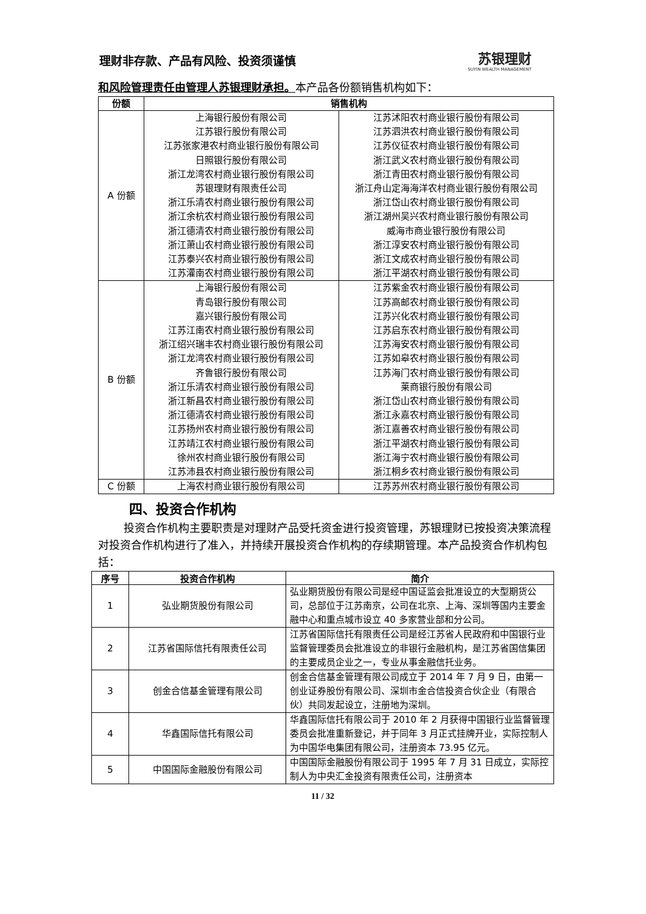理财非存款、产品有风险、投资须谨慎
苏银理财
SUYIN WEALTH MANAGEMENT
和风险管理责任由管理人苏银理财承担。本产品各份额销售机构如下：
| 份额 | 销售机构 | |
| --- | --- | --- |
| A 份额 | 上海银行股份有限公司 | 江苏沭阳农村商业银行股份有限公司 |
| | 江苏银行股份有限公司 | 江苏泗洪农村商业银行股份有限公司 |
| | 江苏张家港农村商业银行股份有限公司 | 江苏仪征农村商业银行股份有限公司 |
| | 日照银行股份有限公司 | 浙江武义农村商业银行股份有限公司 |
| | 浙江龙湾农村商业银行股份有限公司 | 浙江青田农村商业银行股份有限公司 |
| | 苏银理财有限责任公司 | 浙江舟山定海海洋农村商业银行股份有限公司 |
| | 浙江乐清农村商业银行股份有限公司 | 浙江岱山农村商业银行股份有限公司 |
| | 浙江余杭农村商业银行股份有限公司 | 浙江湖州吴兴农村商业银行股份有限公司 |
| | 浙江德清农村商业银行股份有限公司 | 威海市商业银行股份有限公司 |
| | 浙江萧山农村商业银行股份有限公司 | 浙江淳安农村商业银行股份有限公司 |
| | 江苏泰兴农村商业银行股份有限公司 | 浙江文成农村商业银行股份有限公司 |
| | 江苏灌南农村商业银行股份有限公司 | 浙江平湖农村商业银行股份有限公司 |
| B 份额 | 上海银行股份有限公司 | 江苏紫金农村商业银行股份有限公司 |
| | 青岛银行股份有限公司 | 江苏高邮农村商业银行股份有限公司 |
| | 嘉兴银行股份有限公司 | 江苏兴化农村商业银行股份有限公司 |
| | 江苏江南农村商业银行股份有限公司 | 江苏启东农村商业银行股份有限公司 |
| | 浙江绍兴瑞丰农村商业银行股份有限公司 | 江苏海安农村商业银行股份有限公司 |
| | 浙江龙湾农村商业银行股份有限公司 | 江苏如皋农村商业银行股份有限公司 |
| | 齐鲁银行股份有限公司 | 江苏海门农村商业银行股份有限公司 |
| | 浙江乐清农村商业银行股份有限公司 | 莱商银行股份有限公司 |
| | 浙江新昌农村商业银行股份有限公司 | 浙江岱山农村商业银行股份有限公司 |
| | 浙江德清农村商业银行股份有限公司 | 浙江永嘉农村商业银行股份有限公司 |
| | 江苏扬州农村商业银行股份有限公司 | 浙江嘉善农村商业银行股份有限公司 |
| | 江苏靖江农村商业银行股份有限公司 | 浙江平湖农村商业银行股份有限公司 |
| | 徐州农村商业银行股份有限公司 | 浙江海宁农村商业银行股份有限公司 |
| | 江苏沛县农村商业银行股份有限公司 | 浙江桐乡农村商业银行股份有限公司 |
| C 份额 | 上海农村商业银行股份有限公司 | 江苏苏州农村商业银行股份有限公司 |
四、投资合作机构
投资合作机构主要职责是对理财产品受托资金进行投资管理，苏银理财已按投资决策流程对投资合作机构进行了准入，并持续开展投资合作机构的存续期管理。本产品投资合作机构包括：
| 序号 | 投资合作机构 | 简介 |
| --- | --- | --- |
| 1 | 弘业期货股份有限公司 | 弘业期货股份有限公司是经中国证监会批准设立的大型期货公司，总部位于江苏南京，公司在北京、上海、深圳等国内主要金融中心和重点城市设立 40 多家营业部和分公司。 |
| 2 | 江苏省国际信托有限责任公司 | 江苏省国际信托有限责任公司是经江苏省人民政府和中国银行业监督管理委员会批准设立的非银行金融机构，是江苏省国信集团的主要成员企业之一，专业从事金融信托业务。 |
| 3 | 创金合信基金管理有限公司 | 创金合信基金管理有限公司成立于 2014 年 7 月 9 日，由第一创业证券股份有限公司、深圳市金合信投资合伙企业（有限合伙）共同发起设立，注册地为深圳。 |
| 4 | 华鑫国际信托有限公司 | 华鑫国际信托有限公司于 2010 年 2 月获得中国银行业监督管理委员会批准重新登记，并于同年 3 月正式挂牌开业，实际控制人为中国华电集团有限公司，注册资本 73.95 亿元。 |
| 5 | 中国国际金融股份有限公司 | 中国国际金融股份有限公司于 1995 年 7 月 31 日成立，实际控制人为中央汇金投资有限责任公司，注册资本 |
11 / 32